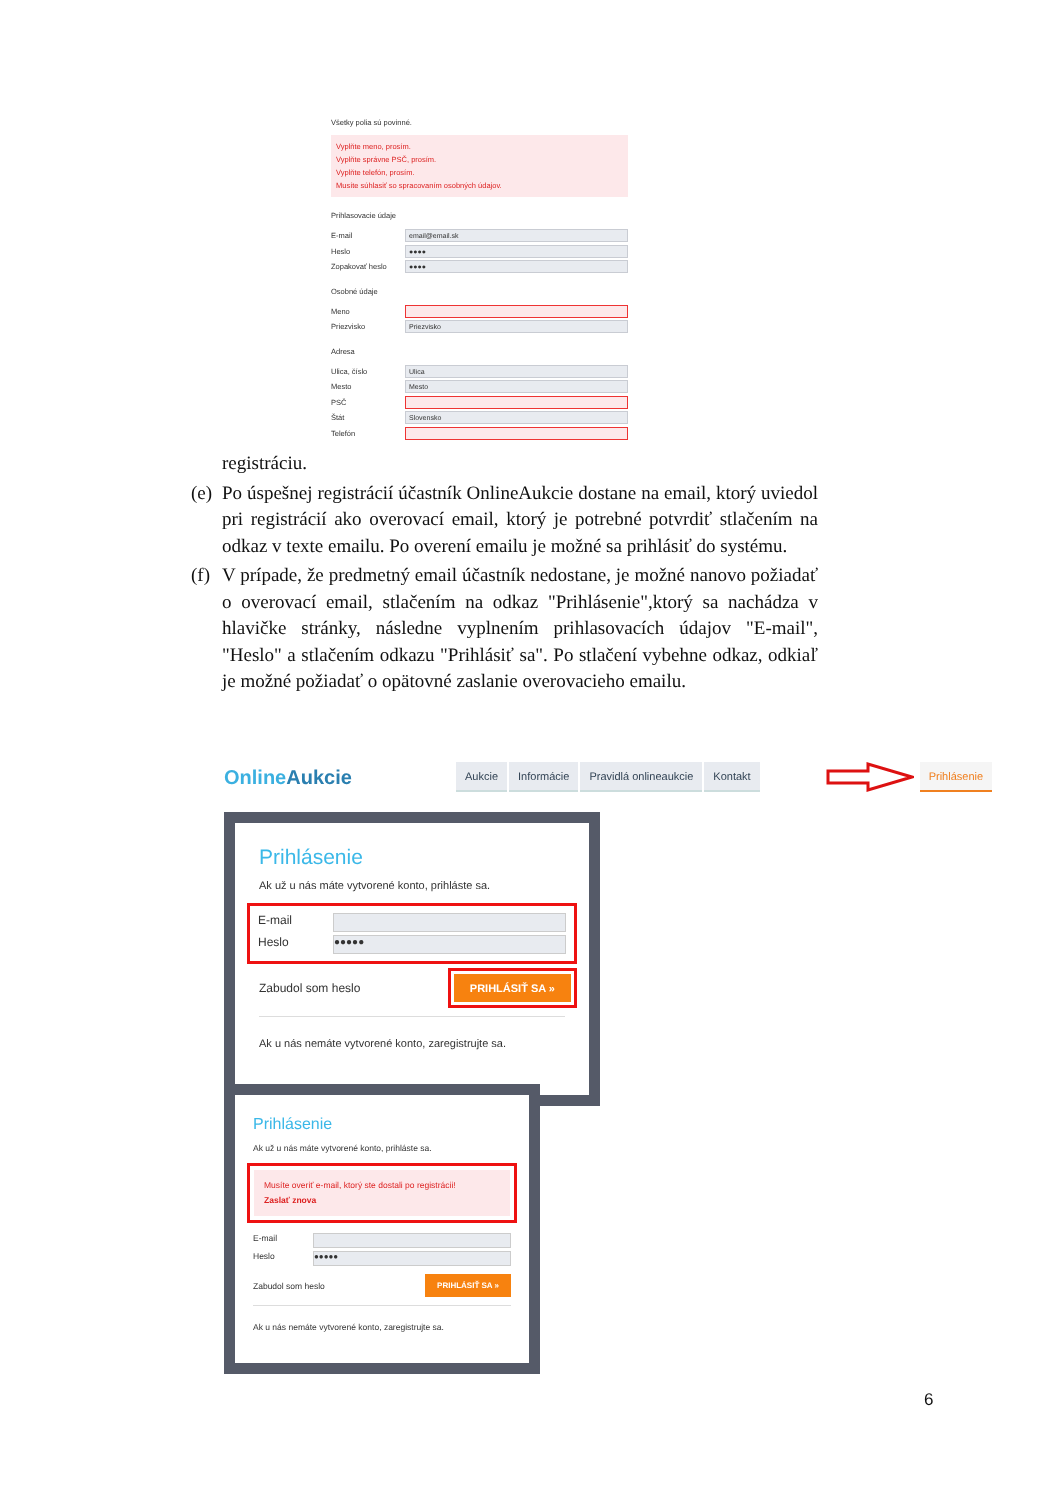Všetky polia sú povinné.
Vyplňte meno, prosím.
Vyplňte správne PSČ, prosím.
Vyplňte telefón, prosím.
Musíte súhlasiť so spracovaním osobných údajov.
Prihlasovacie údaje
E-mail
email@email.sk
Heslo
●●●●
Zopakovať heslo
●●●●
Osobné údaje
Meno
Priezvisko
Priezvisko
Adresa
Ulica, číslo
Ulica
Mesto
Mesto
PSČ
Štát
Slovensko
Telefón
registráciu.
(e)
Po úspešnej registrácií účastník OnlineAukcie dostane na email, ktorý uviedol pri registrácií ako overovací email, ktorý je potrebné potvrdiť stlačením na odkaz v texte emailu. Po overení emailu je možné sa prihlásiť do systému.
(f)
V prípade, že predmetný email účastník nedostane, je možné nanovo požiadať o overovací email, stlačením na odkaz "Prihlásenie",ktorý sa nachádza v hlavičke stránky, následne vyplnením prihlasovacích údajov "E-mail", "Heslo" a stlačením odkazu "Prihlásiť sa". Po stlačení vybehne odkaz, odkiaľ je možné požiadať o opätovné zaslanie overovacieho emailu.
OnlineAukcie
Aukcie Informácie Pravidlá onlineaukcie Kontakt Prihlásenie
Prihlásenie
Ak už u nás máte vytvorené konto, prihláste sa.
E-mail
Heslo
●●●●●
Zabudol som heslo
PRIHLÁSIŤ SA »
Ak u nás nemáte vytvorené konto, zaregistrujte sa.
Prihlásenie
Ak už u nás máte vytvorené konto, prihláste sa.
Musíte overiť e-mail, ktorý ste dostali po registrácii!
Zaslať znova
E-mail
Heslo
●●●●●
Zabudol som heslo
PRIHLÁSIŤ SA »
Ak u nás nemáte vytvorené konto, zaregistrujte sa.
6